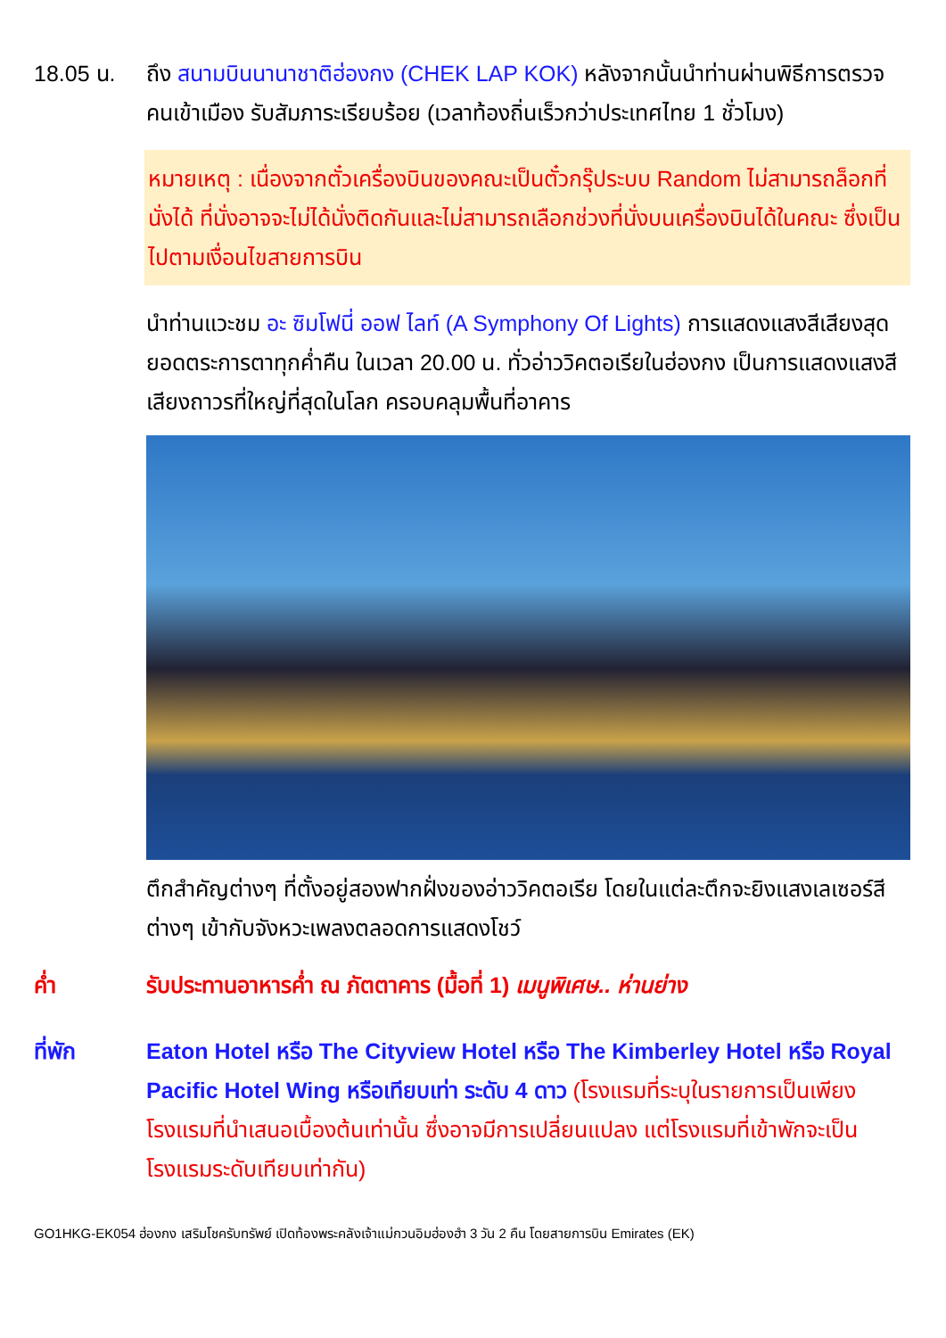18.05 น. ถึง สนามบินนานาชาติฮ่องกง (CHEK LAP KOK) หลังจากนั้นนำท่านผ่านพิธีการตรวจคนเข้าเมือง รับสัมภาระเรียบร้อย (เวลาท้องถิ่นเร็วกว่าประเทศไทย 1 ชั่วโมง)
หมายเหตุ : เนื่องจากตั๋วเครื่องบินของคณะเป็นตั๋วกรุ๊ประบบ Random ไม่สามารถล็อกที่นั่งได้ ที่นั่งอาจจะไม่ได้นั่งติดกันและไม่สามารถเลือกช่วงที่นั่งบนเครื่องบินได้ในคณะ ซึ่งเป็นไปตามเงื่อนไขสายการบิน
นำท่านแวะชม อะ ซิมโฟนี่ ออฟ ไลท์ (A Symphony Of Lights) การแสดงแสงสีเสียงสุดยอดตระการตาทุกค่ำคืน ในเวลา 20.00 น. ทั่วอ่าววิคตอเรียในฮ่องกง เป็นการแสดงแสงสีเสียงถาวรที่ใหญ่ที่สุดในโลก ครอบคลุมพื้นที่อาคาร
ตึกสำคัญต่างๆ ที่ตั้งอยู่สองฟากฝั่งของอ่าววิคตอเรีย โดยในแต่ละตึกจะยิงแสงเลเซอร์สีต่างๆ เข้ากับจังหวะเพลงตลอดการแสดงโชว์
ค่ำ รับประทานอาหารค่ำ ณ ภัตตาคาร (มื้อที่ 1) เมนูพิเศษ.. ห่านย่าง
ที่พัก Eaton Hotel หรือ The Cityview Hotel หรือ The Kimberley Hotel หรือ Royal Pacific Hotel Wing หรือเทียบเท่า ระดับ 4 ดาว (โรงแรมที่ระบุในรายการเป็นเพียงโรงแรมที่นำเสนอเบื้องต้นเท่านั้น ซึ่งอาจมีการเปลี่ยนแปลง แต่โรงแรมที่เข้าพักจะเป็นโรงแรมระดับเทียบเท่ากัน)
GO1HKG-EK054 ฮ่องกง เสริมโชครับทรัพย์ เปิดท้องพระคลังเจ้าแม่กวนอิมฮ่องฮำ 3 วัน 2 คืน โดยสายการบิน Emirates (EK)